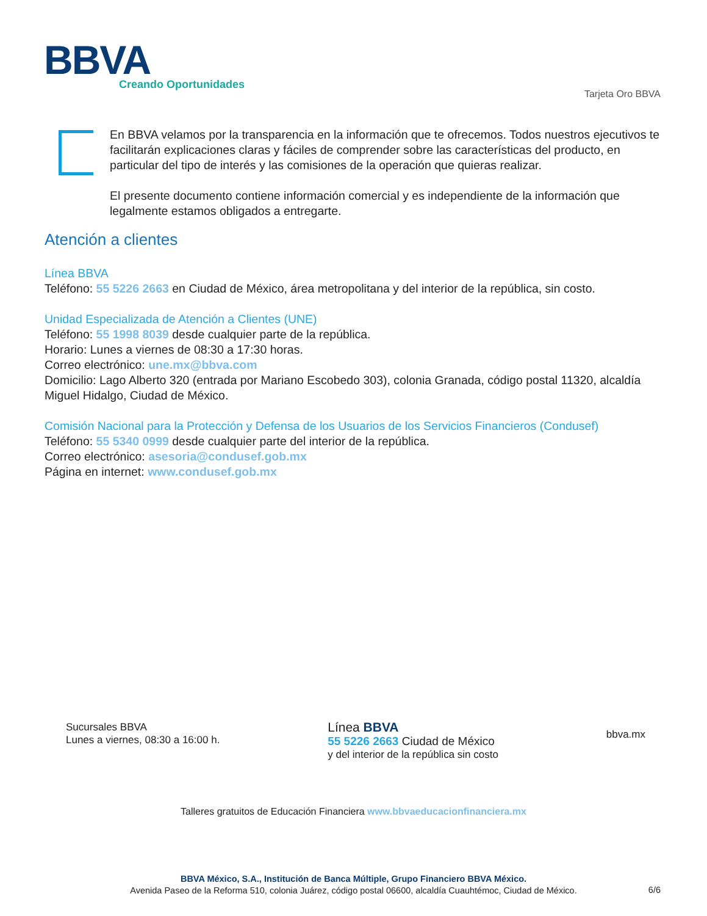BBVA Creando Oportunidades
Tarjeta Oro BBVA
En BBVA velamos por la transparencia en la información que te ofrecemos. Todos nuestros ejecutivos te facilitarán explicaciones claras y fáciles de comprender sobre las características del producto, en particular del tipo de interés y las comisiones de la operación que quieras realizar.
El presente documento contiene información comercial y es independiente de la información que legalmente estamos obligados a entregarte.
Atención a clientes
Línea BBVA
Teléfono: 55 5226 2663 en Ciudad de México, área metropolitana y del interior de la república, sin costo.
Unidad Especializada de Atención a Clientes (UNE)
Teléfono: 55 1998 8039 desde cualquier parte de la república.
Horario: Lunes a viernes de 08:30 a 17:30 horas.
Correo electrónico: une.mx@bbva.com
Domicilio: Lago Alberto 320 (entrada por Mariano Escobedo 303), colonia Granada, código postal 11320, alcaldía Miguel Hidalgo, Ciudad de México.
Comisión Nacional para la Protección y Defensa de los Usuarios de los Servicios Financieros (Condusef)
Teléfono: 55 5340 0999 desde cualquier parte del interior de la república.
Correo electrónico: asesoria@condusef.gob.mx
Página en internet: www.condusef.gob.mx
Sucursales BBVA
Lunes a viernes, 08:30 a 16:00 h.
Línea BBVA
55 5226 2663 Ciudad de México
y del interior de la república sin costo
bbva.mx
Talleres gratuitos de Educación Financiera www.bbvaeducacionfinanciera.mx
BBVA México, S.A., Institución de Banca Múltiple, Grupo Financiero BBVA México.
Avenida Paseo de la Reforma 510, colonia Juárez, código postal 06600, alcaldía Cuauhtémoc, Ciudad de México.
6/6